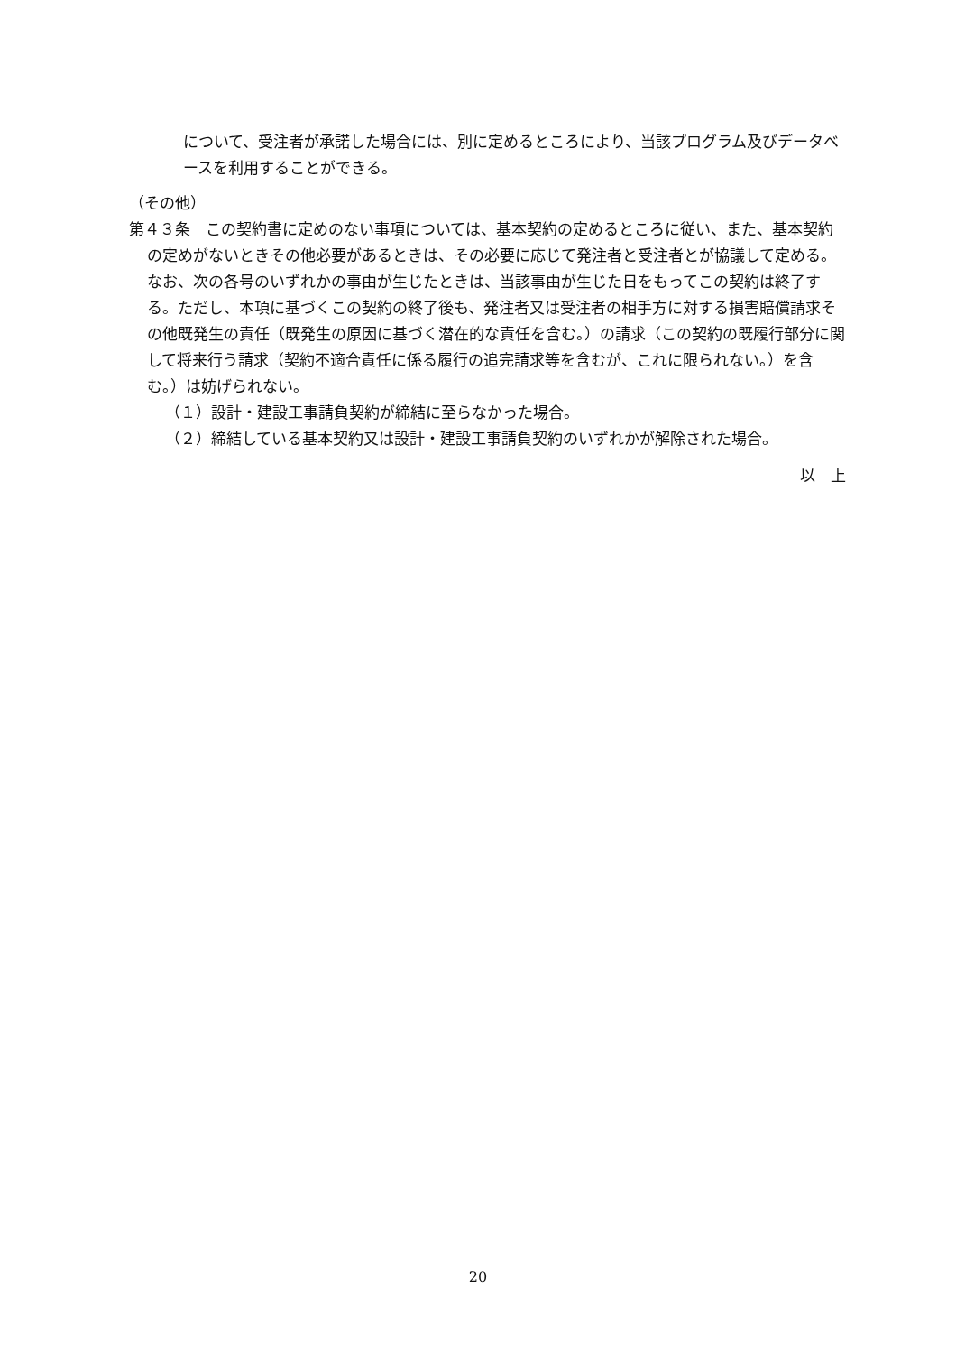について、受注者が承諾した場合には、別に定めるところにより、当該プログラム及びデータベースを利用することができる。
（その他）
第４３条　この契約書に定めのない事項については、基本契約の定めるところに従い、また、基本契約の定めがないときその他必要があるときは、その必要に応じて発注者と受注者とが協議して定める。なお、次の各号のいずれかの事由が生じたときは、当該事由が生じた日をもってこの契約は終了する。ただし、本項に基づくこの契約の終了後も、発注者又は受注者の相手方に対する損害賠償請求その他既発生の責任（既発生の原因に基づく潜在的な責任を含む。）の請求（この契約の既履行部分に関して将来行う請求（契約不適合責任に係る履行の追完請求等を含むが、これに限られない。）を含む。）は妨げられない。
（１）設計・建設工事請負契約が締結に至らなかった場合。
（２）締結している基本契約又は設計・建設工事請負契約のいずれかが解除された場合。
以　上
20